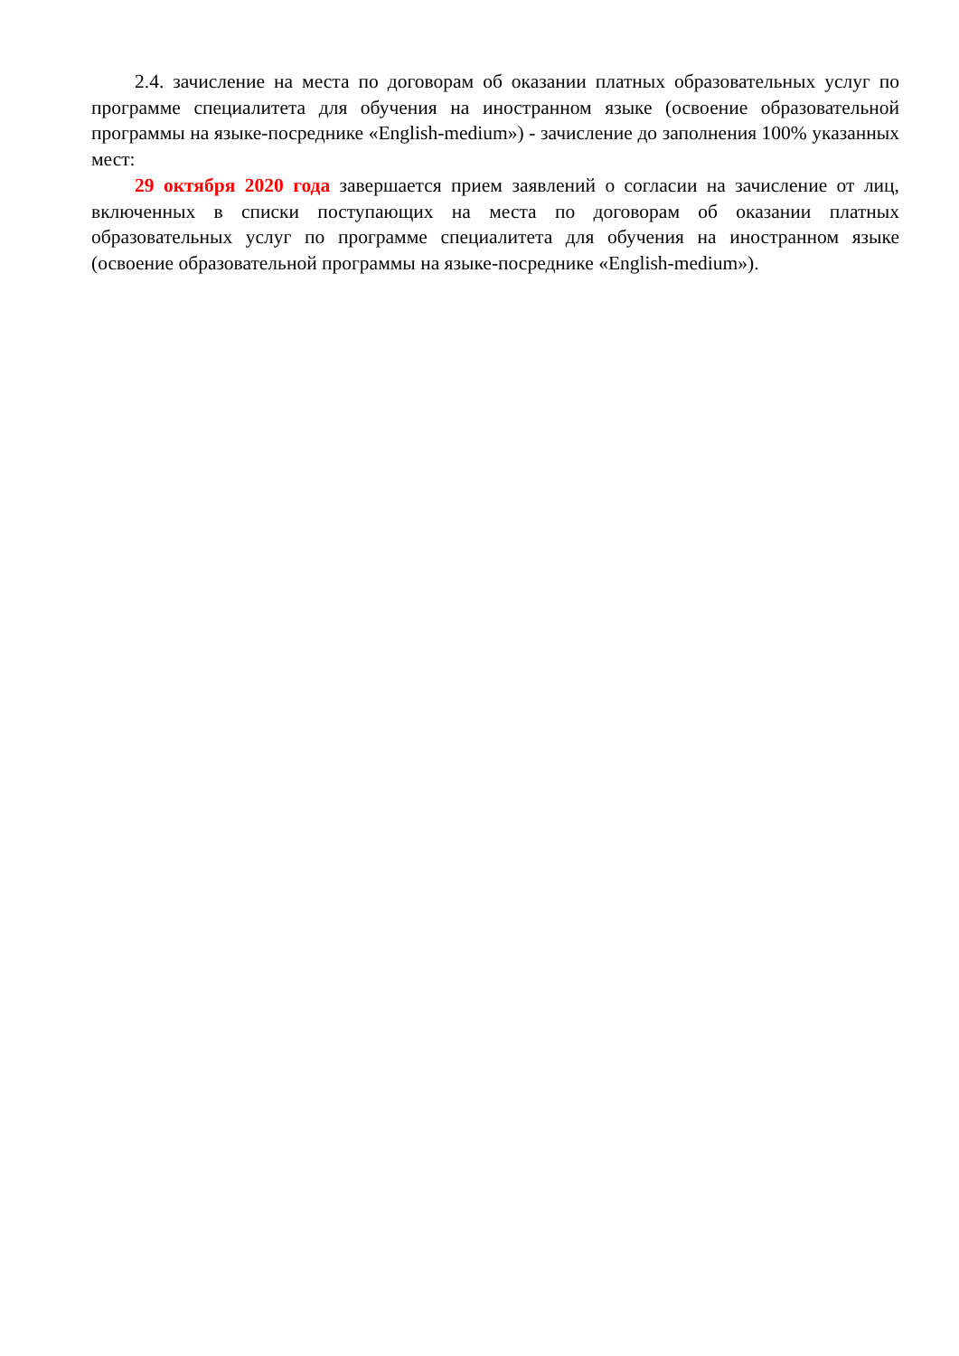2.4. зачисление на места по договорам об оказании платных образовательных услуг по программе специалитета для обучения на иностранном языке (освоение образовательной программы на языке-посреднике «English-medium») - зачисление до заполнения 100% указанных мест:
29 октября 2020 года завершается прием заявлений о согласии на зачисление от лиц, включенных в списки поступающих на места по договорам об оказании платных образовательных услуг по программе специалитета для обучения на иностранном языке (освоение образовательной программы на языке-посреднике «English-medium»).